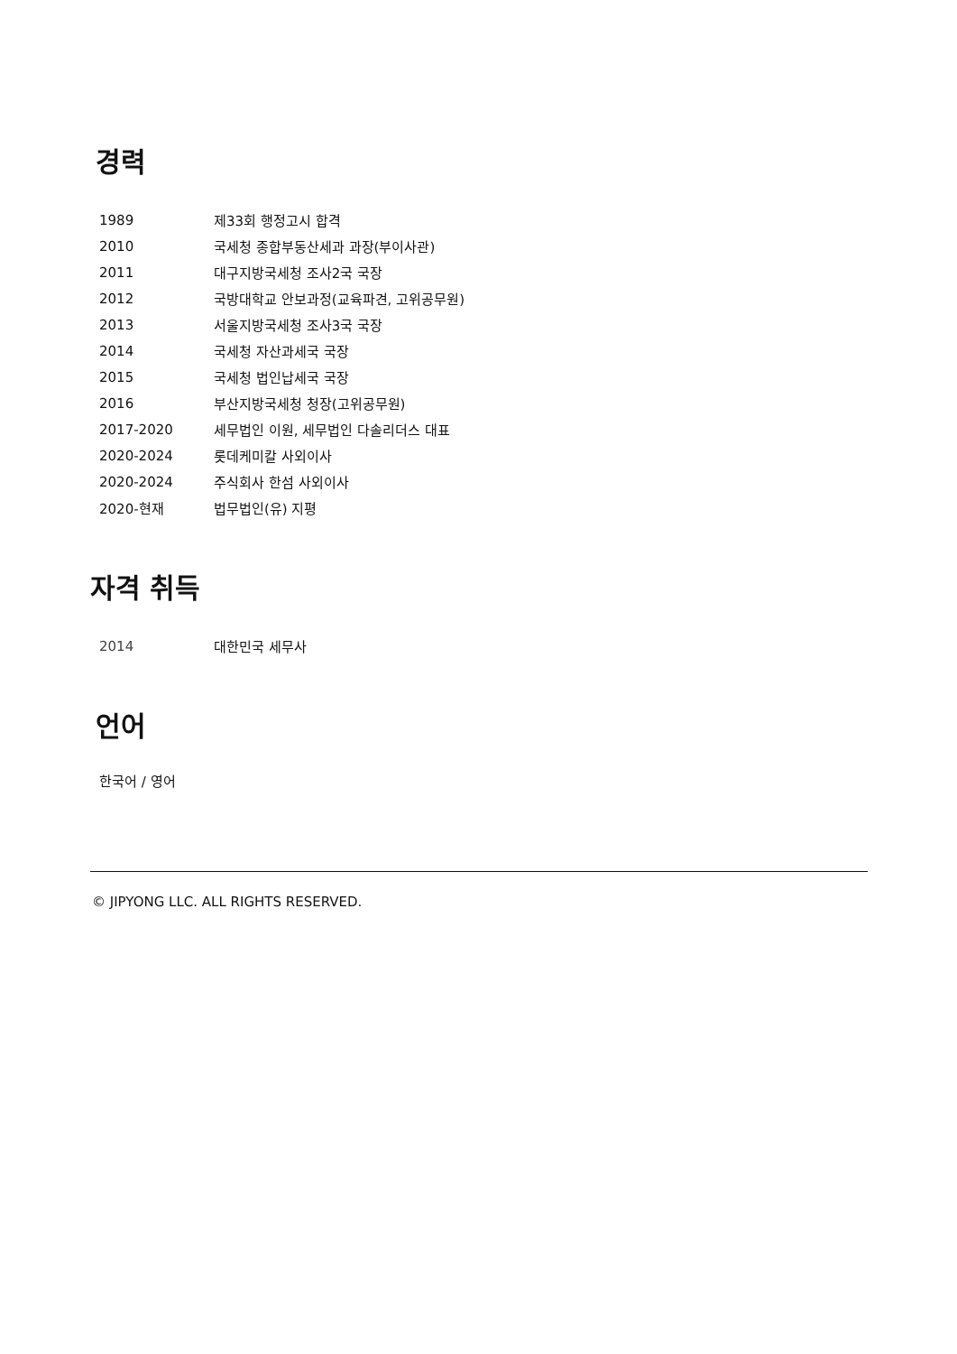경력
| 1989 | 제33회 행정고시 합격 |
| 2010 | 국세청 종합부동산세과 과장(부이사관) |
| 2011 | 대구지방국세청 조사2국 국장 |
| 2012 | 국방대학교 안보과정(교육파견, 고위공무원) |
| 2013 | 서울지방국세청 조사3국 국장 |
| 2014 | 국세청 자산과세국 국장 |
| 2015 | 국세청 법인납세국 국장 |
| 2016 | 부산지방국세청 청장(고위공무원) |
| 2017-2020 | 세무법인 이원, 세무법인 다솔리더스 대표 |
| 2020-2024 | 롯데케미칼 사외이사 |
| 2020-2024 | 주식회사 한섬 사외이사 |
| 2020-현재 | 법무법인(유) 지평 |
자격 취득
| 2014 | 대한민국 세무사 |
언어
한국어 / 영어
© JIPYONG LLC. ALL RIGHTS RESERVED.